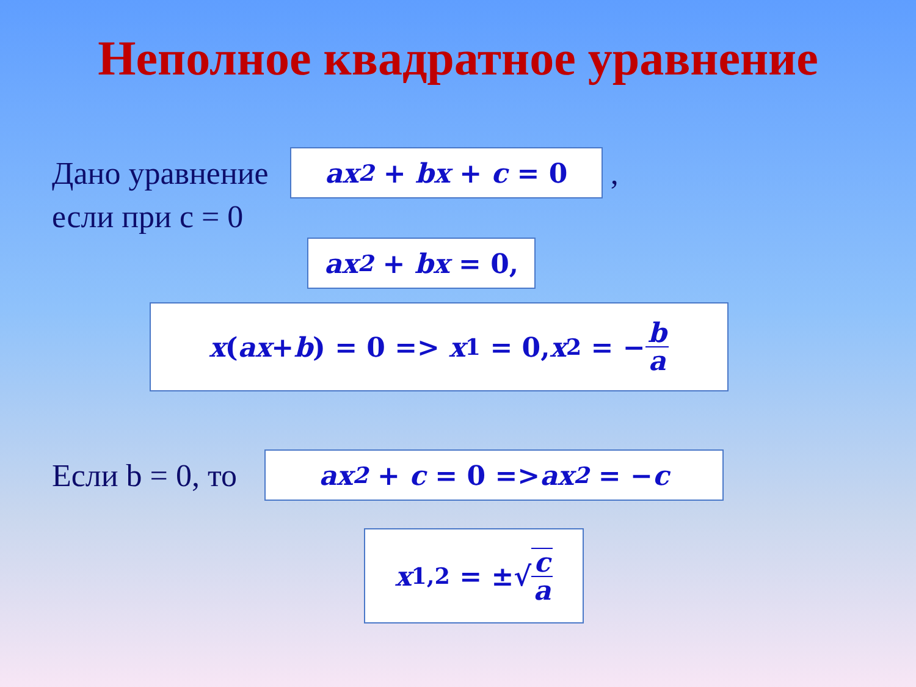Неполное квадратное уравнение
Дано уравнение
ax<sup>2</sup> + bx + c = 0
,
если при c = 0
ax<sup>2</sup> + bx = 0,
x (ax + b) = 0 => x<sub>1</sub> = 0, x<sub>2</sub> = − b a
Если b = 0, то
ax<sup>2</sup> + c = 0 => ax<sup>2</sup> = − c
x<sub>1,2</sub> = ±√ c a